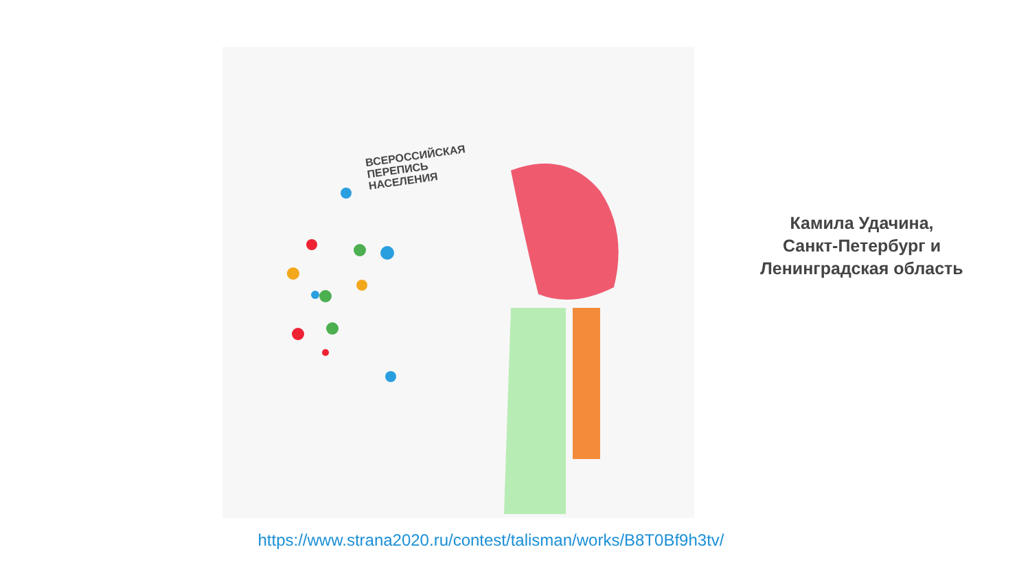ВСЕРОССИЙСКАЯ
ПЕРЕПИСЬ
НАСЕЛЕНИЯ
Камила Удачина,
Санкт-Петербург и
Ленинградская область
https://www.strana2020.ru/contest/talisman/works/B8T0Bf9h3tv/